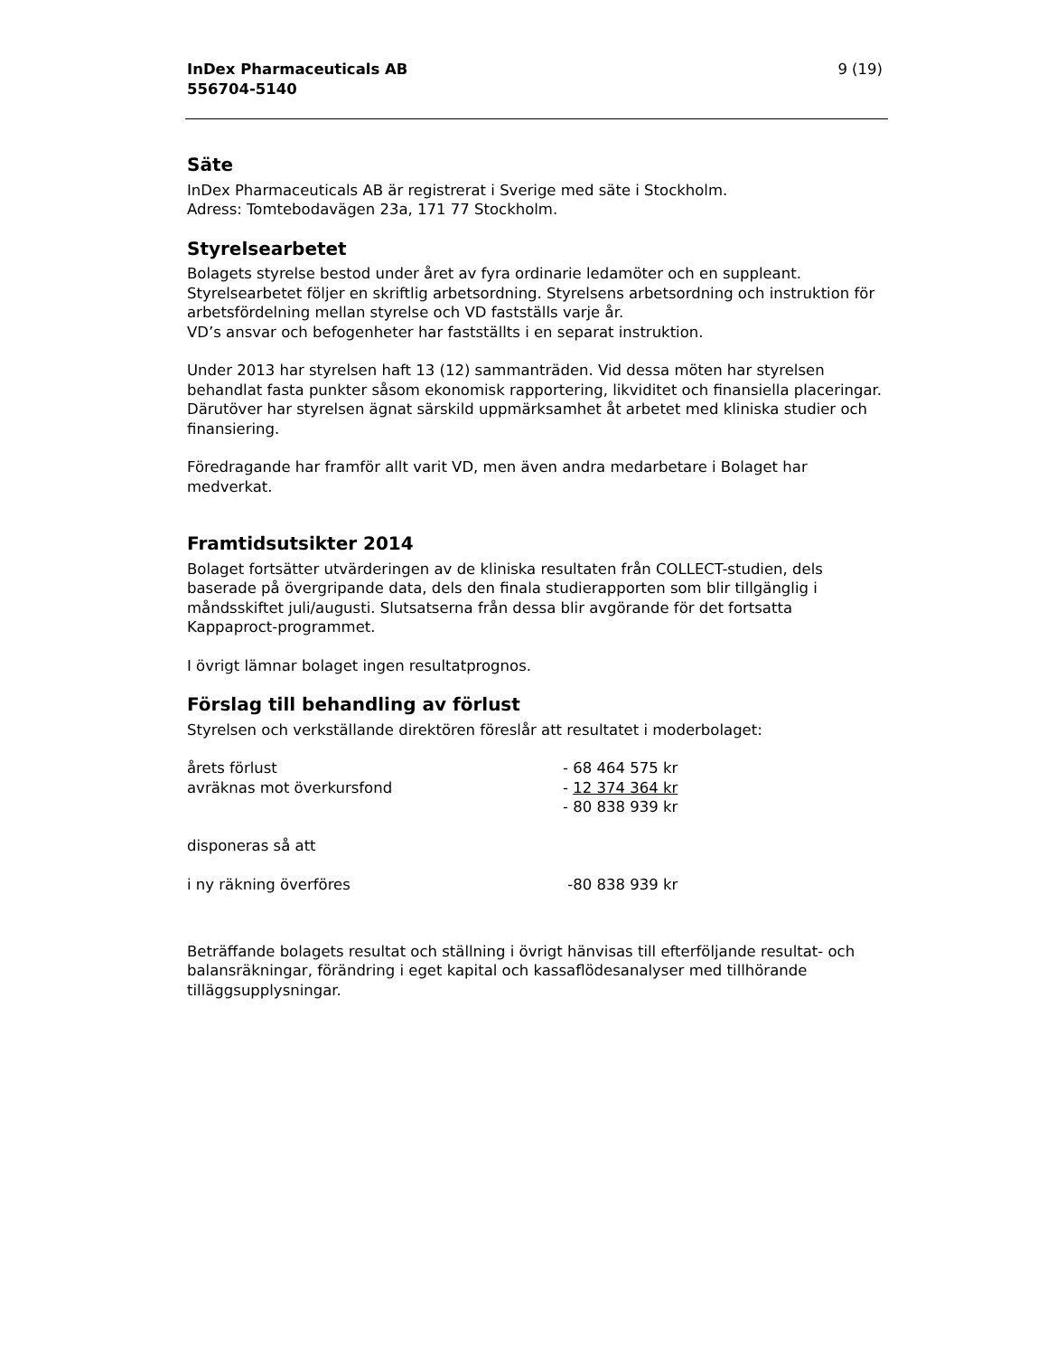InDex Pharmaceuticals AB
556704-5140
9 (19)
Säte
InDex Pharmaceuticals AB är registrerat i Sverige med säte i Stockholm.
Adress: Tomtebodavägen 23a, 171 77 Stockholm.
Styrelsearbetet
Bolagets styrelse bestod under året av fyra ordinarie ledamöter och en suppleant. Styrelsearbetet följer en skriftlig arbetsordning. Styrelsens arbetsordning och instruktion för arbetsfördelning mellan styrelse och VD fastställs varje år.
VD’s ansvar och befogenheter har fastställts i en separat instruktion.
Under 2013 har styrelsen haft 13 (12) sammanträden. Vid dessa möten har styrelsen behandlat fasta punkter såsom ekonomisk rapportering, likviditet och finansiella placeringar. Därutöver har styrelsen ägnat särskild uppmärksamhet åt arbetet med kliniska studier och finansiering.
Föredragande har framför allt varit VD, men även andra medarbetare i Bolaget har medverkat.
Framtidsutsikter 2014
Bolaget fortsätter utvärderingen av de kliniska resultaten från COLLECT-studien, dels baserade på övergripande data, dels den finala studierapporten som blir tillgänglig i måndsskiftet juli/augusti. Slutsatserna från dessa blir avgörande för det fortsatta Kappaproct-programmet.
I övrigt lämnar bolaget ingen resultatprognos.
Förslag till behandling av förlust
Styrelsen och verkställande direktören föreslår att resultatet i moderbolaget:
| årets förlust | - 68 464 575 kr |
| avräknas mot överkursfond | - 12 374 364 kr |
| | - 80 838 939 kr |
| disponeras så att | |
| i ny räkning överföres | -80 838 939 kr |
Beträffande bolagets resultat och ställning i övrigt hänvisas till efterföljande resultat- och balansräkningar, förändring i eget kapital och kassaflödesanalyser med tillhörande tilläggsupplysningar.